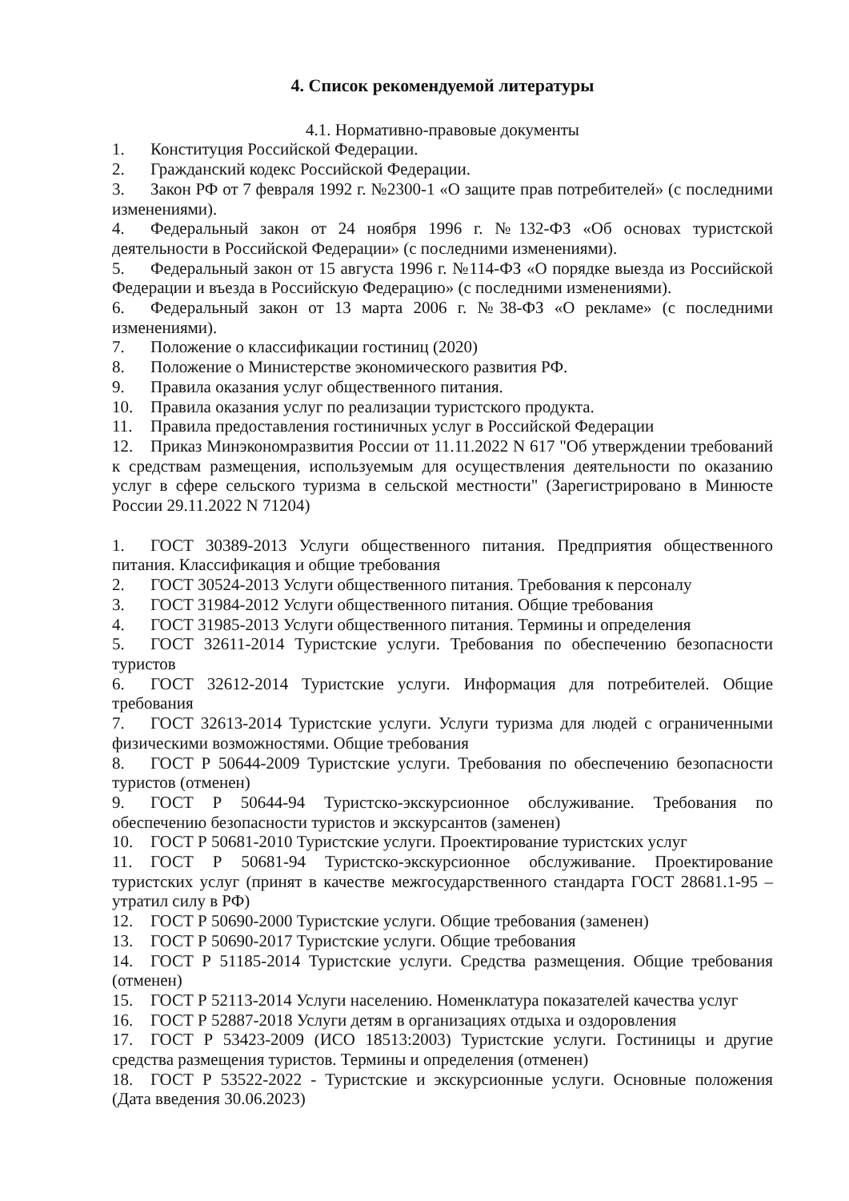4. Список рекомендуемой литературы
4.1. Нормативно-правовые документы
1. Конституция Российской Федерации.
2. Гражданский кодекс Российской Федерации.
3. Закон РФ от 7 февраля 1992 г. №2300-1 «О защите прав потребителей» (с последними изменениями).
4. Федеральный закон от 24 ноября 1996 г. №132-ФЗ «Об основах туристской деятельности в Российской Федерации» (с последними изменениями).
5. Федеральный закон от 15 августа 1996 г. №114-ФЗ «О порядке выезда из Российской Федерации и въезда в Российскую Федерацию» (с последними изменениями).
6. Федеральный закон от 13 марта 2006 г. №38-ФЗ «О рекламе» (с последними изменениями).
7. Положение о классификации гостиниц (2020)
8. Положение о Министерстве экономического развития РФ.
9. Правила оказания услуг общественного питания.
10. Правила оказания услуг по реализации туристского продукта.
11. Правила предоставления гостиничных услуг в Российской Федерации
12. Приказ Минэкономразвития России от 11.11.2022 N 617 "Об утверждении требований к средствам размещения, используемым для осуществления деятельности по оказанию услуг в сфере сельского туризма в сельской местности" (Зарегистрировано в Минюсте России 29.11.2022 N 71204)
1. ГОСТ 30389-2013 Услуги общественного питания. Предприятия общественного питания. Классификация и общие требования
2. ГОСТ 30524-2013 Услуги общественного питания. Требования к персоналу
3. ГОСТ 31984-2012 Услуги общественного питания. Общие требования
4. ГОСТ 31985-2013 Услуги общественного питания. Термины и определения
5. ГОСТ 32611-2014 Туристские услуги. Требования по обеспечению безопасности туристов
6. ГОСТ 32612-2014 Туристские услуги. Информация для потребителей. Общие требования
7. ГОСТ 32613-2014 Туристские услуги. Услуги туризма для людей с ограниченными физическими возможностями. Общие требования
8. ГОСТ Р 50644-2009 Туристские услуги. Требования по обеспечению безопасности туристов (отменен)
9. ГОСТ Р 50644-94 Туристско-экскурсионное обслуживание. Требования по обеспечению безопасности туристов и экскурсантов (заменен)
10. ГОСТ Р 50681-2010 Туристские услуги. Проектирование туристских услуг
11. ГОСТ Р 50681-94 Туристско-экскурсионное обслуживание. Проектирование туристских услуг (принят в качестве межгосударственного стандарта ГОСТ 28681.1-95 – утратил силу в РФ)
12. ГОСТ Р 50690-2000 Туристские услуги. Общие требования (заменен)
13. ГОСТ Р 50690-2017 Туристские услуги. Общие требования
14. ГОСТ Р 51185-2014 Туристские услуги. Средства размещения. Общие требования (отменен)
15. ГОСТ Р 52113-2014 Услуги населению. Номенклатура показателей качества услуг
16. ГОСТ Р 52887-2018 Услуги детям в организациях отдыха и оздоровления
17. ГОСТ Р 53423-2009 (ИСО 18513:2003) Туристские услуги. Гостиницы и другие средства размещения туристов. Термины и определения (отменен)
18. ГОСТ Р 53522-2022 - Туристские и экскурсионные услуги. Основные положения (Дата введения 30.06.2023)